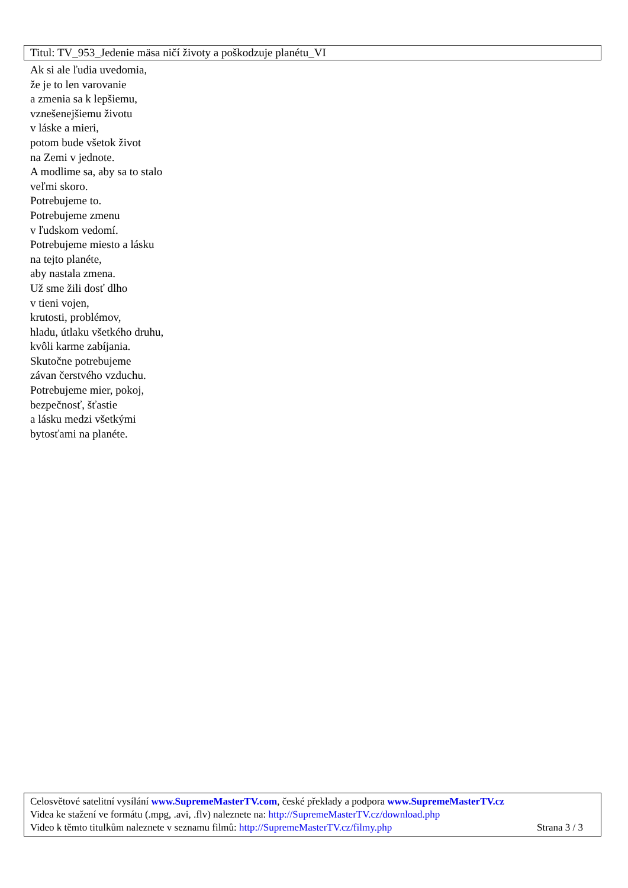Titul: TV_953_Jedenie mäsa ničí životy a poškodzuje planétu_VI
Ak si ale ľudia uvedomia,
že je to len varovanie
a zmenia sa k lepšiemu,
vznešenejšiemu životu
v láske a mieri,
potom bude všetok život
na Zemi v jednote.
A modlime sa, aby sa to stalo
veľmi skoro.
Potrebujeme to.
Potrebujeme zmenu
v ľudskom vedomí.
Potrebujeme miesto a lásku
na tejto planéte,
aby nastala zmena.
Už sme žili dosť dlho
v tieni vojen,
krutosti, problémov,
hladu, útlaku všetkého druhu,
kvôli karme zabíjania.
Skutočne potrebujeme
závan čerstvého vzduchu.
Potrebujeme mier, pokoj,
bezpečnosť, šťastie
a lásku medzi všetkými
bytosťami na planéte.
Celosvětové satelitní vysílání www.SupremeMasterTV.com, české překlady a podpora www.SupremeMasterTV.cz
Videa ke stažení ve formátu (.mpg, .avi, .flv) naleznete na: http://SupremeMasterTV.cz/download.php
Video k těmto titulkům naleznete v seznamu filmů: http://SupremeMasterTV.cz/filmy.php Strana 3 / 3